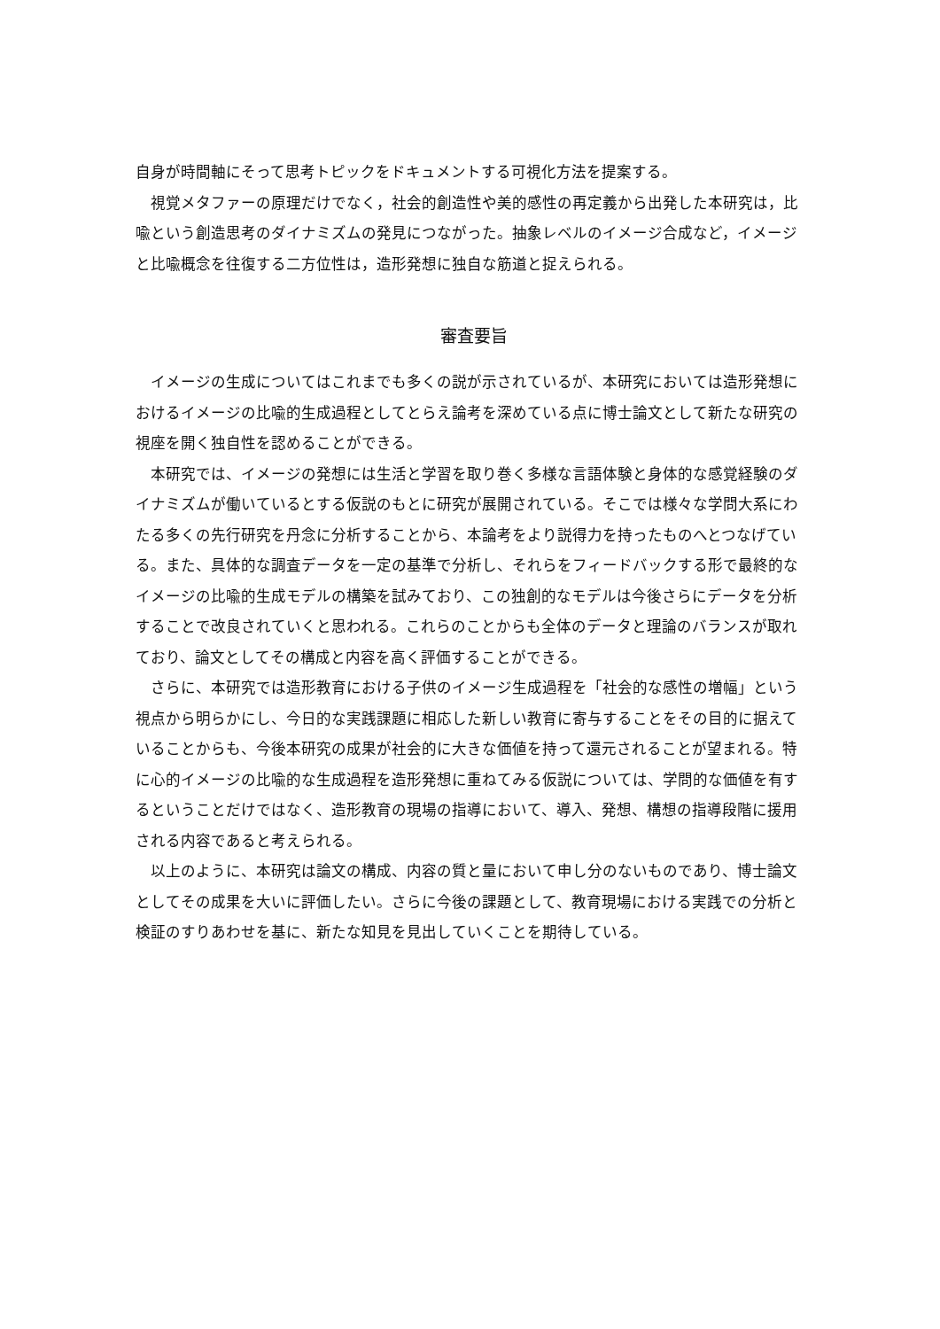自身が時間軸にそって思考トピックをドキュメントする可視化方法を提案する。
視覚メタファーの原理だけでなく，社会的創造性や美的感性の再定義から出発した本研究は，比喩という創造思考のダイナミズムの発見につながった。抽象レベルのイメージ合成など，イメージと比喩概念を往復する二方位性は，造形発想に独自な筋道と捉えられる。
審査要旨
イメージの生成についてはこれまでも多くの説が示されているが、本研究においては造形発想におけるイメージの比喩的生成過程としてとらえ論考を深めている点に博士論文として新たな研究の視座を開く独自性を認めることができる。
本研究では、イメージの発想には生活と学習を取り巻く多様な言語体験と身体的な感覚経験のダイナミズムが働いているとする仮説のもとに研究が展開されている。そこでは様々な学問大系にわたる多くの先行研究を丹念に分析することから、本論考をより説得力を持ったものへとつなげている。また、具体的な調査データを一定の基準で分析し、それらをフィードバックする形で最終的なイメージの比喩的生成モデルの構築を試みており、この独創的なモデルは今後さらにデータを分析することで改良されていくと思われる。これらのことからも全体のデータと理論のバランスが取れており、論文としてその構成と内容を高く評価することができる。
さらに、本研究では造形教育における子供のイメージ生成過程を「社会的な感性の増幅」という視点から明らかにし、今日的な実践課題に相応した新しい教育に寄与することをその目的に据えていることからも、今後本研究の成果が社会的に大きな価値を持って還元されることが望まれる。特に心的イメージの比喩的な生成過程を造形発想に重ねてみる仮説については、学問的な価値を有するということだけではなく、造形教育の現場の指導において、導入、発想、構想の指導段階に援用される内容であると考えられる。
以上のように、本研究は論文の構成、内容の質と量において申し分のないものであり、博士論文としてその成果を大いに評価したい。さらに今後の課題として、教育現場における実践での分析と検証のすりあわせを基に、新たな知見を見出していくことを期待している。